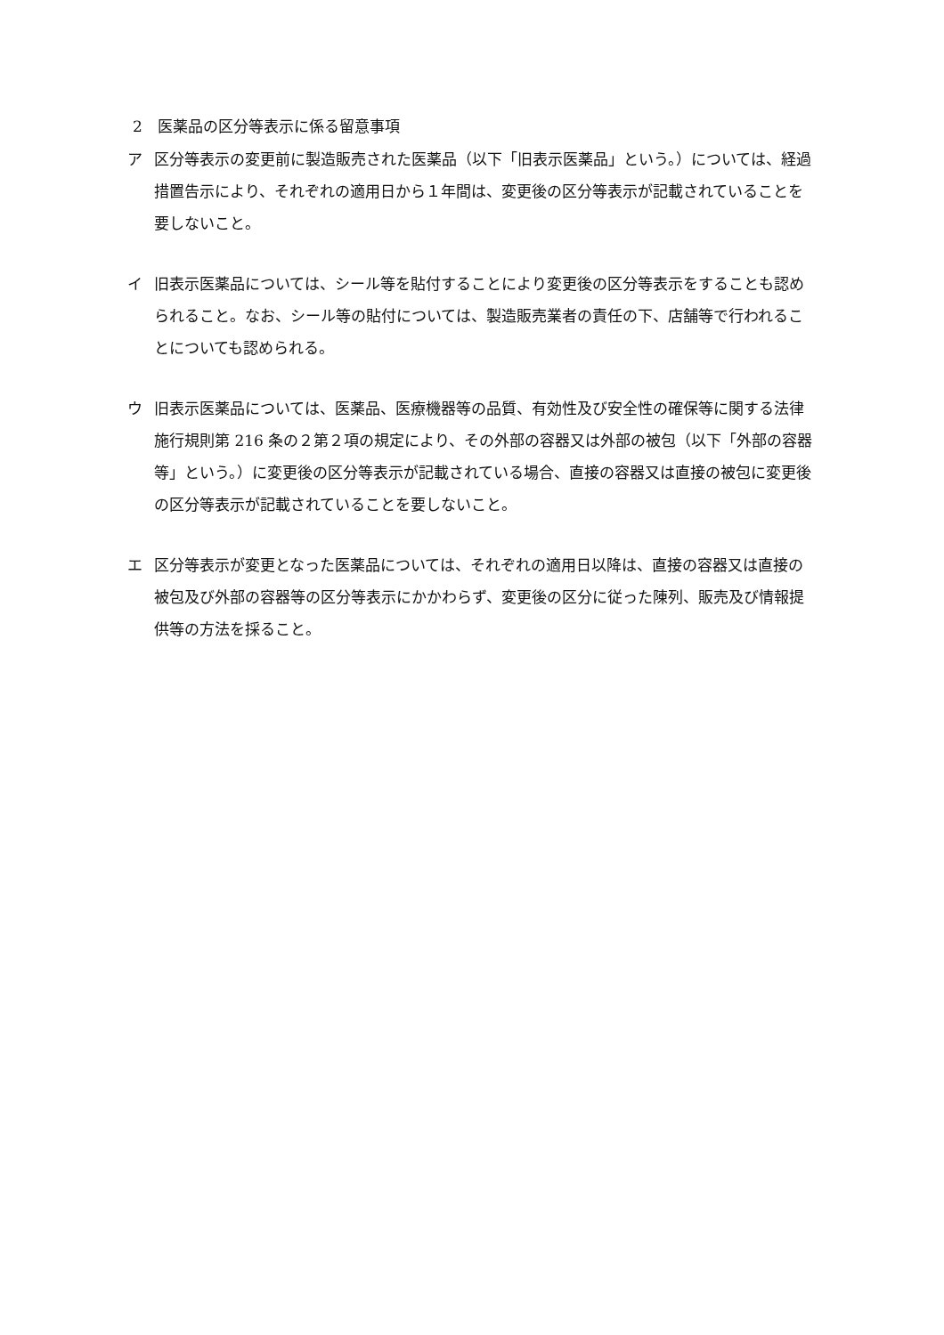2　医薬品の区分等表示に係る留意事項
ア 区分等表示の変更前に製造販売された医薬品（以下「旧表示医薬品」という。）については、経過措置告示により、それぞれの適用日から１年間は、変更後の区分等表示が記載されていることを要しないこと。
イ 旧表示医薬品については、シール等を貼付することにより変更後の区分等表示をすることも認められること。なお、シール等の貼付については、製造販売業者の責任の下、店舗等で行われることについても認められる。
ウ 旧表示医薬品については、医薬品、医療機器等の品質、有効性及び安全性の確保等に関する法律施行規則第 216 条の２第２項の規定により、その外部の容器又は外部の被包（以下「外部の容器等」という。）に変更後の区分等表示が記載されている場合、直接の容器又は直接の被包に変更後の区分等表示が記載されていることを要しないこと。
エ 区分等表示が変更となった医薬品については、それぞれの適用日以降は、直接の容器又は直接の被包及び外部の容器等の区分等表示にかかわらず、変更後の区分に従った陳列、販売及び情報提供等の方法を採ること。